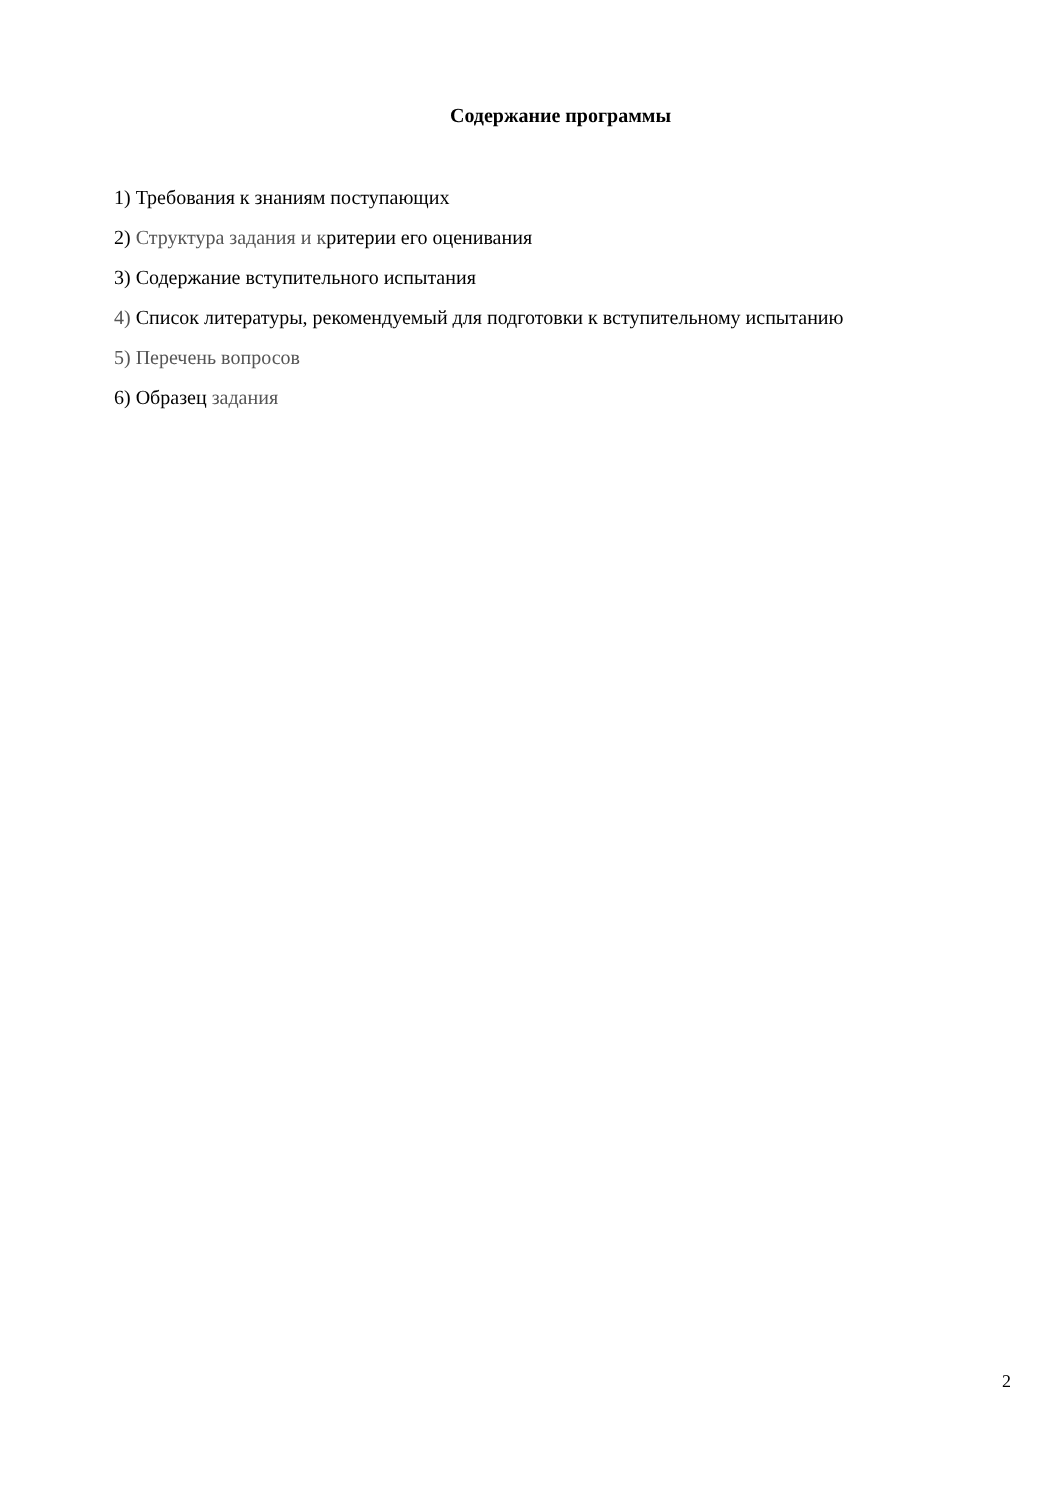Содержание программы
1) Требования к знаниям поступающих
2) Структура задания и критерии его оценивания
3) Содержание вступительного испытания
4) Список литературы, рекомендуемый для подготовки к вступительному испытанию
5) Перечень вопросов
6) Образец задания
2